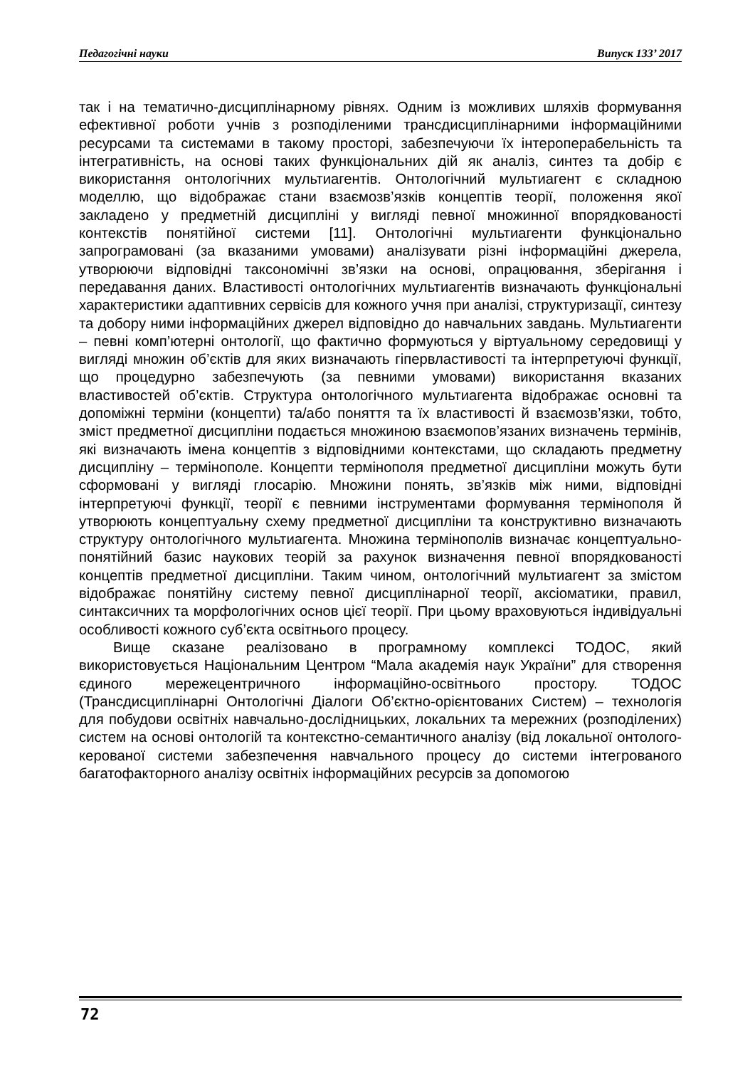Педагогічні науки Випуск 133’ 2017
так і на тематично-дисциплінарному рівнях. Одним із можливих шляхів формування ефективної роботи учнів з розподіленими трансдисциплінарними інформаційними ресурсами та системами в такому просторі, забезпечуючи їх інтероперабельність та інтегративність, на основі таких функціональних дій як аналіз, синтез та добір є використання онтологічних мультиагентів. Онтологічний мультиагент є складною моделлю, що відображає стани взаємозв’язків концептів теорії, положення якої закладено у предметній дисципліні у вигляді певної множинної впорядкованості контекстів понятійної системи [11]. Онтологічні мультиагенти функціонально запрограмовані (за вказаними умовами) аналізувати різні інформаційні джерела, утворюючи відповідні таксономічні зв’язки на основі, опрацювання, зберігання і передавання даних. Властивості онтологічних мультиагентів визначають функціональні характеристики адаптивних сервісів для кожного учня при аналізі, структуризації, синтезу та добору ними інформаційних джерел відповідно до навчальних завдань. Мультиагенти – певні комп’ютерні онтології, що фактично формуються у віртуальному середовищі у вигляді множин об’єктів для яких визначають гіпервластивості та інтерпретуючі функції, що процедурно забезпечують (за певними умовами) використання вказаних властивостей об’єктів. Структура онтологічного мультиагента відображає основні та допоміжні терміни (концепти) та/або поняття та їх властивості й взаємозв’язки, тобто, зміст предметної дисципліни подається множиною взаємопов’язаних визначень термінів, які визначають імена концептів з відповідними контекстами, що складають предметну дисципліну – термінополе. Концепти термінополя предметної дисципліни можуть бути сформовані у вигляді глосарію. Множини понять, зв’язків між ними, відповідні інтерпретуючі функції, теорії є певними інструментами формування термінополя й утворюють концептуальну схему предметної дисципліни та конструктивно визначають структуру онтологічного мультиагента. Множина термінополів визначає концептуально-понятійний базис наукових теорій за рахунок визначення певної впорядкованості концептів предметної дисципліни. Таким чином, онтологічний мультиагент за змістом відображає понятійну систему певної дисциплінарної теорії, аксіоматики, правил, синтаксичних та морфологічних основ цієї теорії. При цьому враховуються індивідуальні особливості кожного суб’єкта освітнього процесу.
Вище сказане реалізовано в програмному комплексі ТОДОС, який використовується Національним Центром “Мала академія наук України” для створення єдиного мережецентричного інформаційно-освітнього простору. ТОДОС (Трансдисциплінарні Онтологічні Діалоги Об’єктно-орієнтованих Систем) – технологія для побудови освітніх навчально-дослідницьких, локальних та мережних (розподілених) систем на основі онтологій та контекстно-семантичного аналізу (від локальної онтолого-керованої системи забезпечення навчального процесу до системи інтегрованого багатофакторного аналізу освітніх інформаційних ресурсів за допомогою
72